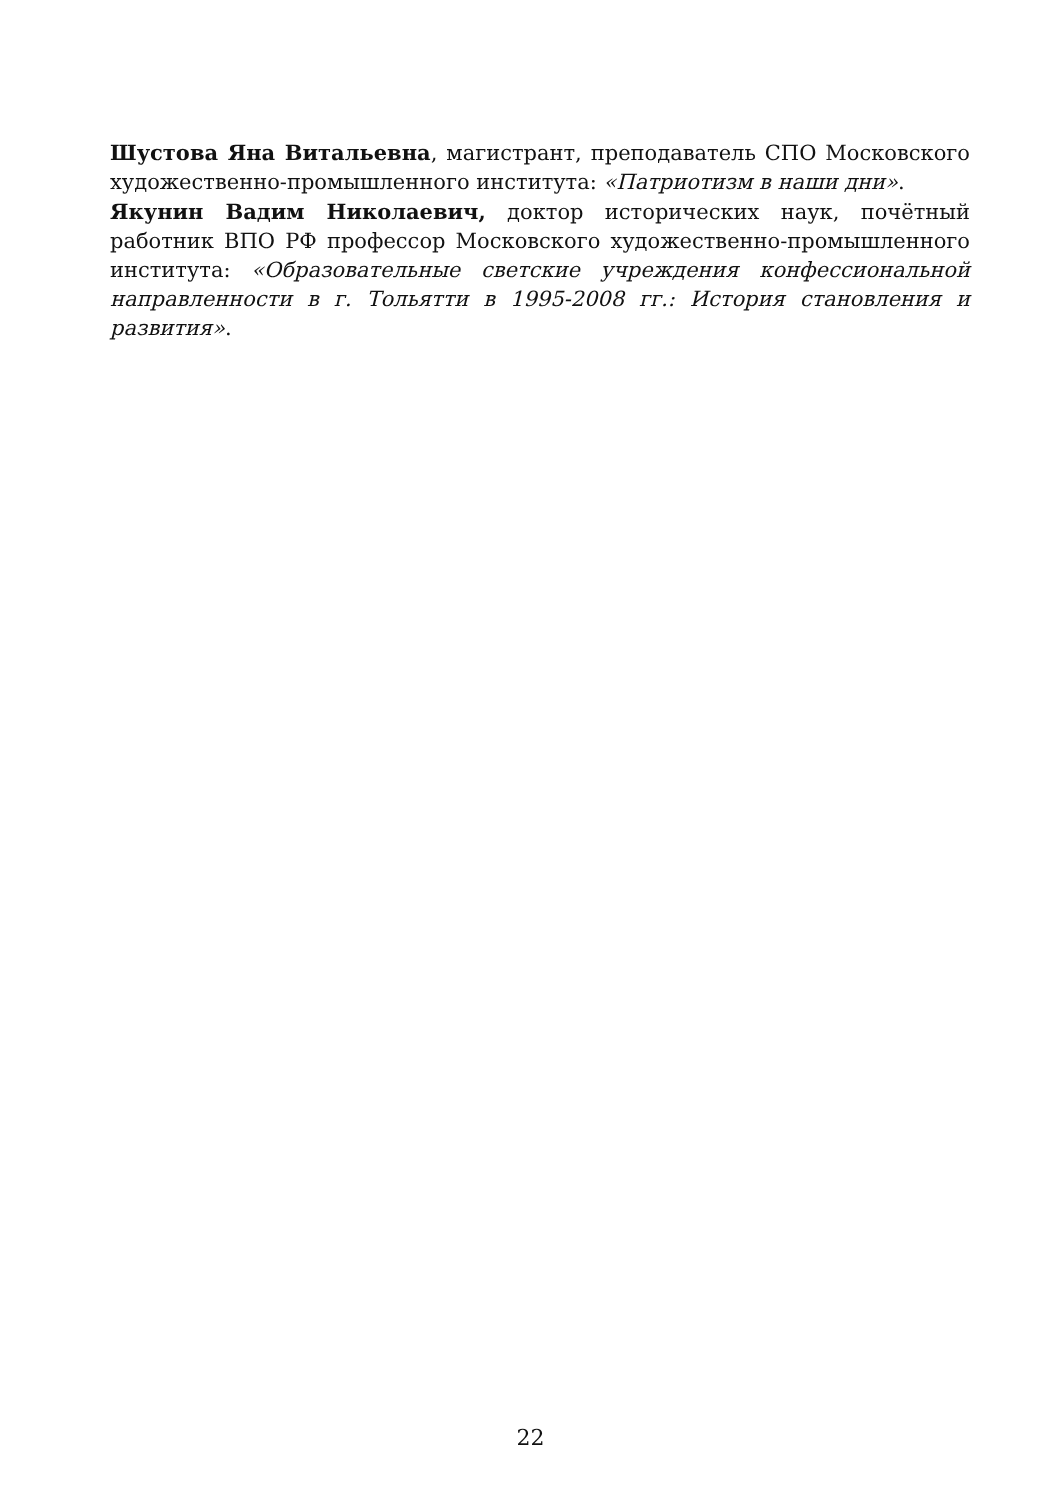Шустова Яна Витальевна, магистрант, преподаватель СПО Московского художественно-промышленного института: «Патриотизм в наши дни».
Якунин Вадим Николаевич, доктор исторических наук, почётный работник ВПО РФ профессор Московского художественно-промышленного института: «Образовательные светские учреждения конфессиональной направленности в г. Тольятти в 1995-2008 гг.: История становления и развития».
22